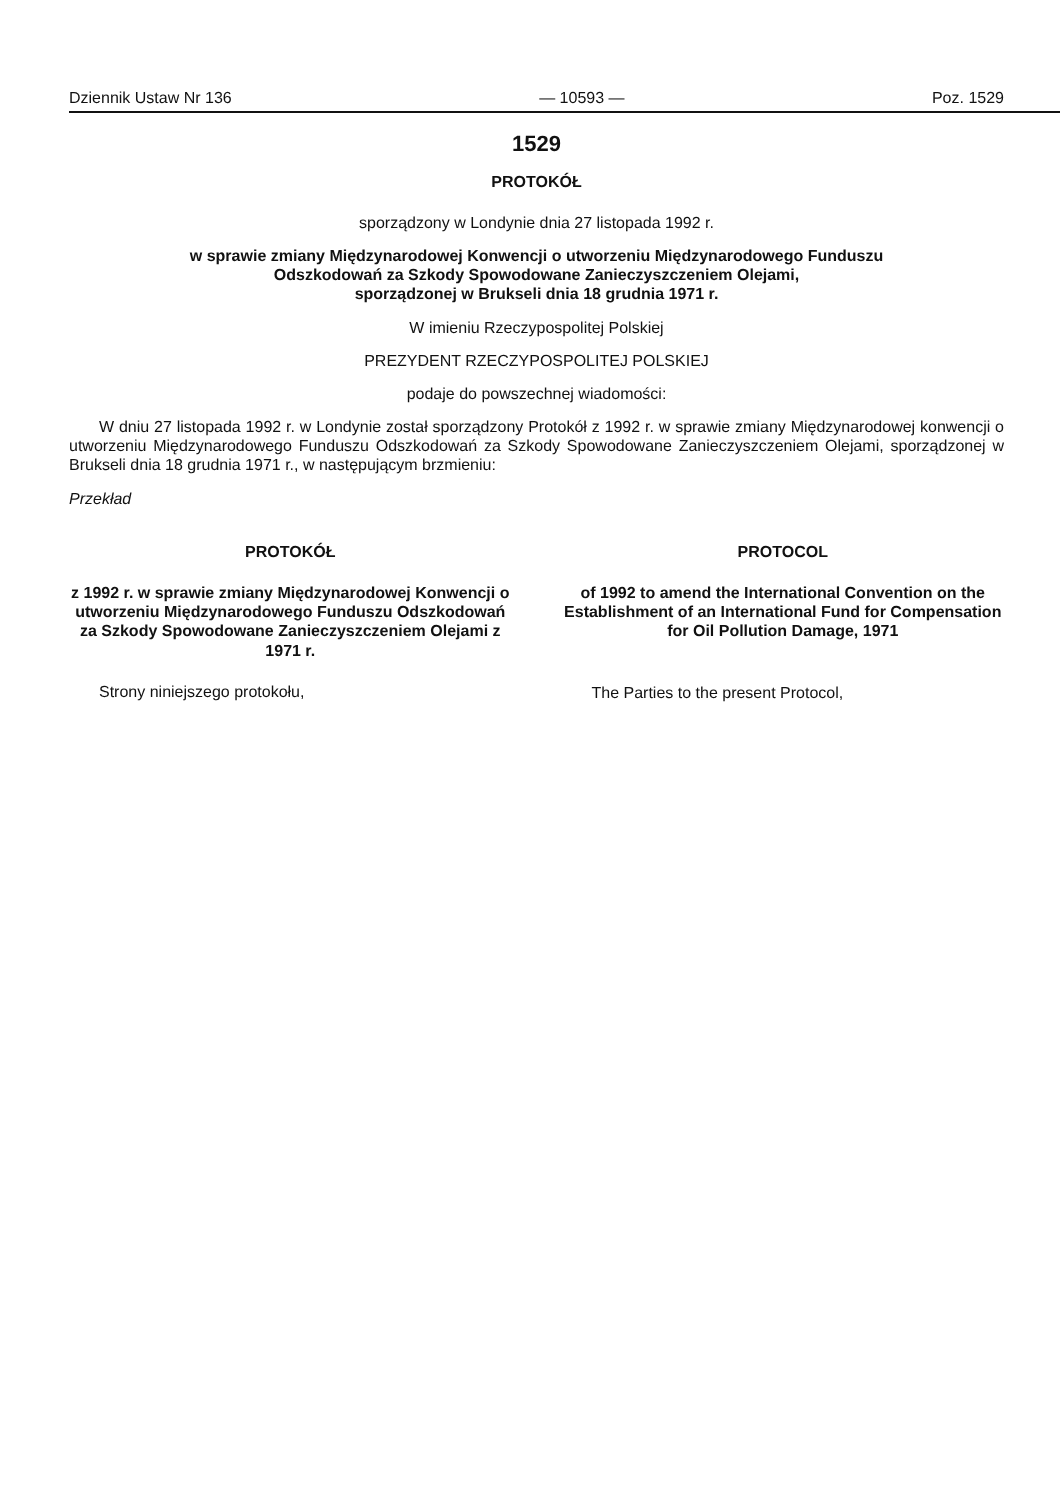Dziennik Ustaw Nr 136 — 10593 — Poz. 1529
1529
PROTOKÓŁ
sporządzony w Londynie dnia 27 listopada 1992 r.
w sprawie zmiany Międzynarodowej Konwencji o utworzeniu Międzynarodowego Funduszu
Odszkodowań za Szkody Spowodowane Zanieczyszczeniem Olejami,
sporządzonej w Brukseli dnia 18 grudnia 1971 r.
W imieniu Rzeczypospolitej Polskiej
PREZYDENT RZECZYPOSPOLITEJ POLSKIEJ
podaje do powszechnej wiadomości:
W dniu 27 listopada 1992 r. w Londynie został sporządzony Protokół z 1992 r. w sprawie zmiany Międzynarodowej konwencji o utworzeniu Międzynarodowego Funduszu Odszkodowań za Szkody Spowodowane Zanieczyszczeniem Olejami, sporządzonej w Brukseli dnia 18 grudnia 1971 r., w następującym brzmieniu:
Przekład
PROTOKÓŁ
z 1992 r. w sprawie zmiany Międzynarodowej Konwencji o utworzeniu Międzynarodowego Funduszu Odszkodowań za Szkody Spowodowane Zanieczyszczeniem Olejami z 1971 r.
Strony niniejszego protokołu,
PROTOCOL
of 1992 to amend the International Convention on the Establishment of an International Fund for Compensation for Oil Pollution Damage, 1971
The Parties to the present Protocol,